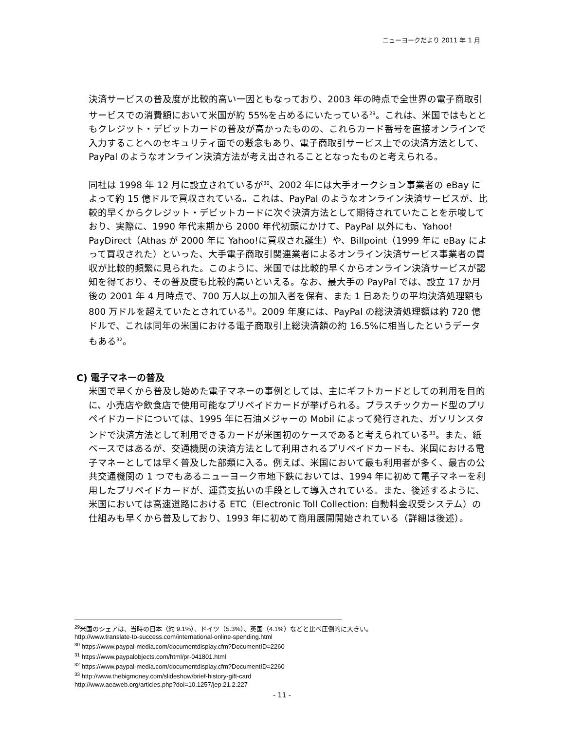ニューヨークだより 2011 年 1 月
決済サービスの普及度が比較的高い一因ともなっており、2003 年の時点で全世界の電子商取引サービスでの消費額において米国が約 55%を占めるにいたっている<sup>29</sup>。これは、米国ではもとともクレジット・デビットカードの普及が高かったものの、これらカード番号を直接オンラインで入力することへのセキュリティ面での懸念もあり、電子商取引サービス上での決済方法として、PayPal のようなオンライン決済方法が考え出されることとなったものと考えられる。
同社は 1998 年 12 月に設立されているが<sup>30</sup>、2002 年には大手オークション事業者の eBay によって約 15 億ドルで買収されている。これは、PayPal のようなオンライン決済サービスが、比較的早くからクレジット・デビットカードに次ぐ決済方法として期待されていたことを示唆しており、実際に、1990 年代末期から 2000 年代初頭にかけて、PayPal 以外にも、Yahoo! PayDirect（Athas が 2000 年に Yahoo!に買収され誕生）や、Billpoint（1999 年に eBay によって買収された）といった、大手電子商取引関連業者によるオンライン決済サービス事業者の買収が比較的頻繁に見られた。このように、米国では比較的早くからオンライン決済サービスが認知を得ており、その普及度も比較的高いといえる。なお、最大手の PayPal では、設立 17 か月後の 2001 年 4 月時点で、700 万人以上の加入者を保有、また 1 日あたりの平均決済処理額も 800 万ドルを超えていたとされている<sup>31</sup>。2009 年度には、PayPal の総決済処理額は約 720 億ドルで、これは同年の米国における電子商取引上総決済額の約 16.5%に相当したというデータもある<sup>32</sup>。
C) 電子マネーの普及
米国で早くから普及し始めた電子マネーの事例としては、主にギフトカードとしての利用を目的に、小売店や飲食店で使用可能なプリペイドカードが挙げられる。プラスチックカード型のプリペイドカードについては、1995 年に石油メジャーの Mobil によって発行された、ガソリンスタンドで決済方法として利用できるカードが米国初のケースであると考えられている<sup>33</sup>。また、紙ベースではあるが、交通機関の決済方法として利用されるプリペイドカードも、米国における電子マネーとしては早く普及した部類に入る。例えば、米国において最も利用者が多く、最古の公共交通機関の 1 つでもあるニューヨーク市地下鉄においては、1994 年に初めて電子マネーを利用したプリペイドカードが、運賃支払いの手段として導入されている。また、後述するように、米国においては高速道路における ETC（Electronic Toll Collection: 自動料金収受システム）の仕組みも早くから普及しており、1993 年に初めて商用展開開始されている（詳細は後述）。
<sup>29</sup> 米国のシェアは、当時の日本（約 9.1%）、ドイツ（5.3%）、英国（4.1%）などと比べ圧倒的に大きい。
http://www.translate-to-success.com/international-online-spending.html
<sup>30</sup> https://www.paypal-media.com/documentdisplay.cfm?DocumentID=2260
<sup>31</sup> https://www.paypalobjects.com/html/pr-041801.html
<sup>32</sup> https://www.paypal-media.com/documentdisplay.cfm?DocumentID=2260
<sup>33</sup> http://www.thebigmoney.com/slideshow/brief-history-gift-card
http://www.aeaweb.org/articles.php?doi=10.1257/jep.21.2.227
- 11 -